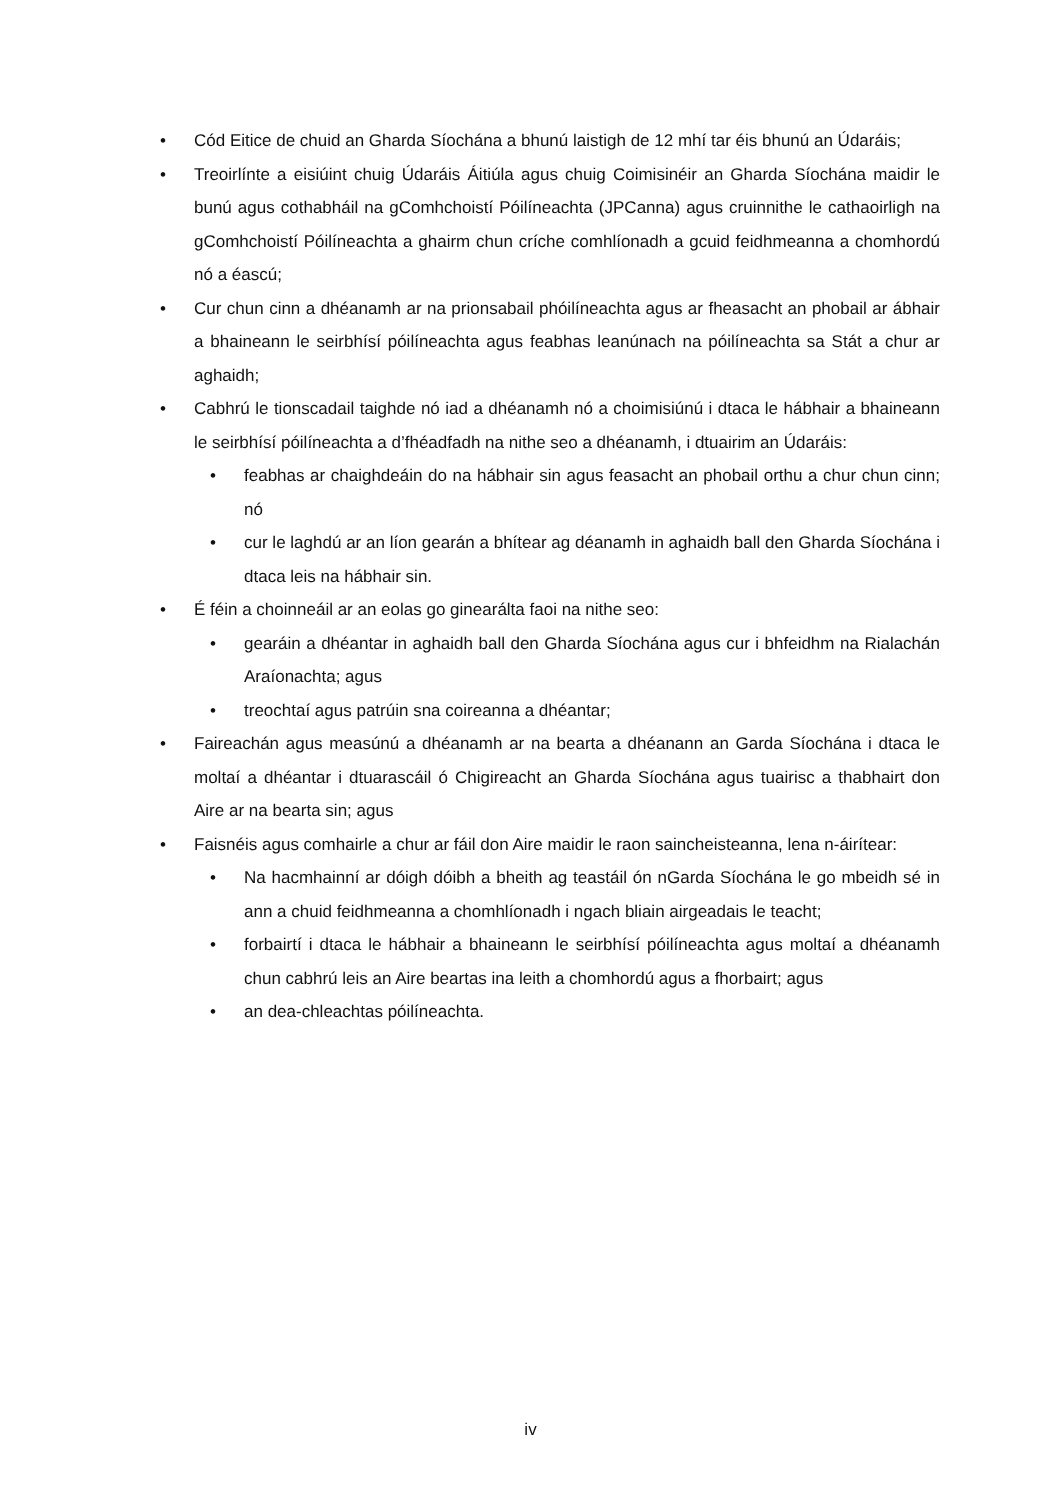• Cód Eitice de chuid an Gharda Síochána a bhunú laistigh de 12 mhí tar éis bhunú an Údaráis;
• Treoirlínte a eisiúint chuig Údaráis Áitiúla agus chuig Coimisinéir an Gharda Síochána maidir le bunú agus cothabháil na gComhchoistí Póilíneachta (JPCanna) agus cruinnithe le cathaoirligh na gComhchoistí Póilíneachta a ghairm chun críche comhlíonadh a gcuid feidhmeanna a chomhordú nó a éascú;
• Cur chun cinn a dhéanamh ar na prionsabail phóilíneachta agus ar fheasacht an phobail ar ábhair a bhaineann le seirbhísí póilíneachta agus feabhas leanúnach na póilíneachta sa Stát a chur ar aghaidh;
• Cabhrú le tionscadail taighde nó iad a dhéanamh nó a choimisiúnú i dtaca le hábhair a bhaineann le seirbhísí póilíneachta a d’fhéadfadh na nithe seo a dhéanamh, i dtuairim an Údaráis:
• feabhas ar chaighdeáin do na hábhair sin agus feasacht an phobail orthu a chur chun cinn; nó
• cur le laghdú ar an líon gearán a bhítear ag déanamh in aghaidh ball den Gharda Síochána i dtaca leis na hábhair sin.
• É féin a choinneáil ar an eolas go ginearálta faoi na nithe seo:
• gearáin a dhéantar in aghaidh ball den Gharda Síochána agus cur i bhfeidhm na Rialachán Araíonachta; agus
• treochtaí agus patrúin sna coireanna a dhéantar;
• Faireachán agus measúnú a dhéanamh ar na bearta a dhéanann an Garda Síochána i dtaca le moltaí a dhéantar i dtuarascáil ó Chigireacht an Gharda Síochána agus tuairisc a thabhairt don Aire ar na bearta sin; agus
• Faisnéis agus comhairle a chur ar fáil don Aire maidir le raon saincheisteanna, lena n-áirítear:
• Na hacmhainní ar dóigh dóibh a bheith ag teastáil ón nGarda Síochána le go mbeidh sé in ann a chuid feidhmeanna a chomhlíonadh i ngach bliain airgeadais le teacht;
• forbairtí i dtaca le hábhair a bhaineann le seirbhísí póilíneachta agus moltaí a dhéanamh chun cabhrú leis an Aire beartas ina leith a chomhordú agus a fhorbairt; agus
• an dea-chleachtas póilíneachta.
iv